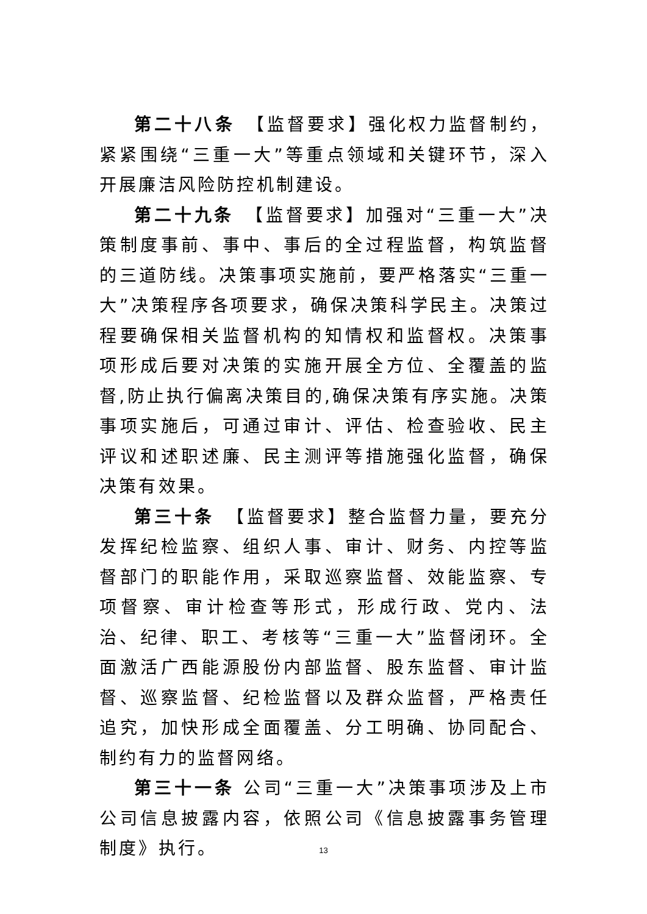第二十八条　【监督要求】强化权力监督制约，紧紧围绕“三重一大”等重点领域和关键环节，深入开展廉洁风险防控机制建设。
第二十九条　【监督要求】加强对“三重一大”决策制度事前、事中、事后的全过程监督，构筑监督的三道防线。决策事项实施前，要严格落实“三重一大”决策程序各项要求，确保决策科学民主。决策过程要确保相关监督机构的知情权和监督权。决策事项形成后要对决策的实施开展全方位、全覆盖的监督,防止执行偏离决策目的,确保决策有序实施。决策事项实施后，可通过审计、评估、检查验收、民主评议和述职述廉、民主测评等措施强化监督，确保决策有效果。
第三十条　【监督要求】整合监督力量，要充分发挥纪检监察、组织人事、审计、财务、内控等监督部门的职能作用，采取巡察监督、效能监察、专项督察、审计检查等形式，形成行政、党内、法治、纪律、职工、考核等“三重一大”监督闭环。全面激活广西能源股份内部监督、股东监督、审计监督、巡察监督、纪检监督以及群众监督，严格责任追究，加快形成全面覆盖、分工明确、协同配合、制约有力的监督网络。
第三十一条 公司“三重一大”决策事项涉及上市公司信息披露内容，依照公司《信息披露事务管理制度》执行。
13